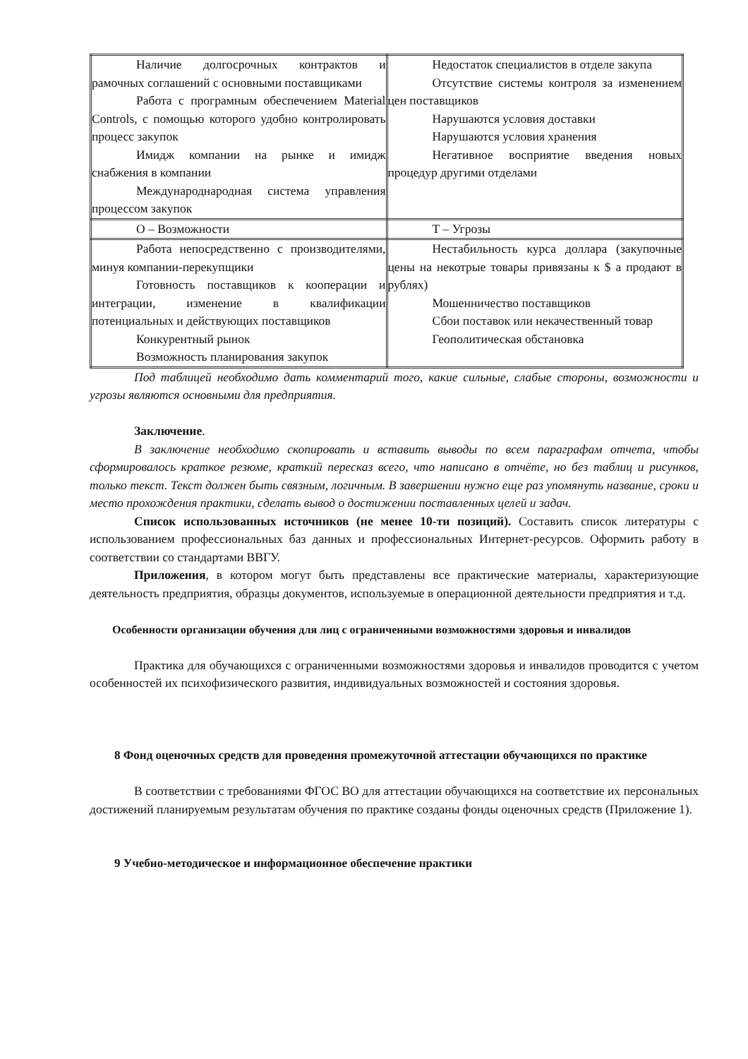| Наличие долгосрочных контрактов и рамочных соглашений с основными поставщиками Работа с програмным обеспечением Material Controls, с помощью которого удобно контролировать процесс закупок Имидж компании на рынке и имидж снабжения в компании Международнародная система управления процессом закупок | Недостаток специалистов в отделе закупа Отсутствие системы контроля за изменением цен поставщиков Нарушаются условия доставки Нарушаются условия хранения Негативное восприятие введения новых процедур другими отделами |
| О – Возможности | Т – Угрозы |
| Работа непосредственно с производителями, минуя компании-перекупщики Готовность поставщиков к кооперации и интеграции, изменение в квалификации потенциальных и действующих поставщиков Конкурентный рынок Возможность планирования закупок | Нестабильность курса доллара (закупочные цены на некотрые товары привязаны к $ а продают в рублях) Мошенничество поставщиков Сбои поставок или некачественный товар Геополитическая обстановка |
Под таблицей необходимо дать комментарий того, какие сильные, слабые стороны, возможности и угрозы являются основными для предприятия.
Заключение.
В заключение необходимо скопировать и вставить выводы по всем параграфам отчета, чтобы сформировалось краткое резюме, краткий пересказ всего, что написано в отчёте, но без таблиц и рисунков, только текст. Текст должен быть связным, логичным. В завершении нужно еще раз упомянуть название, сроки и место прохождения практики, сделать вывод о достижении поставленных целей и задач.
Список использованных источников (не менее 10-ти позиций). Составить список литературы с использованием профессиональных баз данных и профессиональных Интернет-ресурсов. Оформить работу в соответствии со стандартами ВВГУ.
Приложения, в котором могут быть представлены все практические материалы, характеризующие деятельность предприятия, образцы документов, используемые в операционной деятельности предприятия и т.д.
Особенности организации обучения для лиц с ограниченными возможностями здоровья и инвалидов
Практика для обучающихся с ограниченными возможностями здоровья и инвалидов проводится с учетом особенностей их психофизического развития, индивидуальных возможностей и состояния здоровья.
8 Фонд оценочных средств для проведения промежуточной аттестации обучающихся по практике
В соответствии с требованиями ФГОС ВО для аттестации обучающихся на соответствие их персональных достижений планируемым результатам обучения по практике созданы фонды оценочных средств (Приложение 1).
9 Учебно-методическое и информационное обеспечение практики